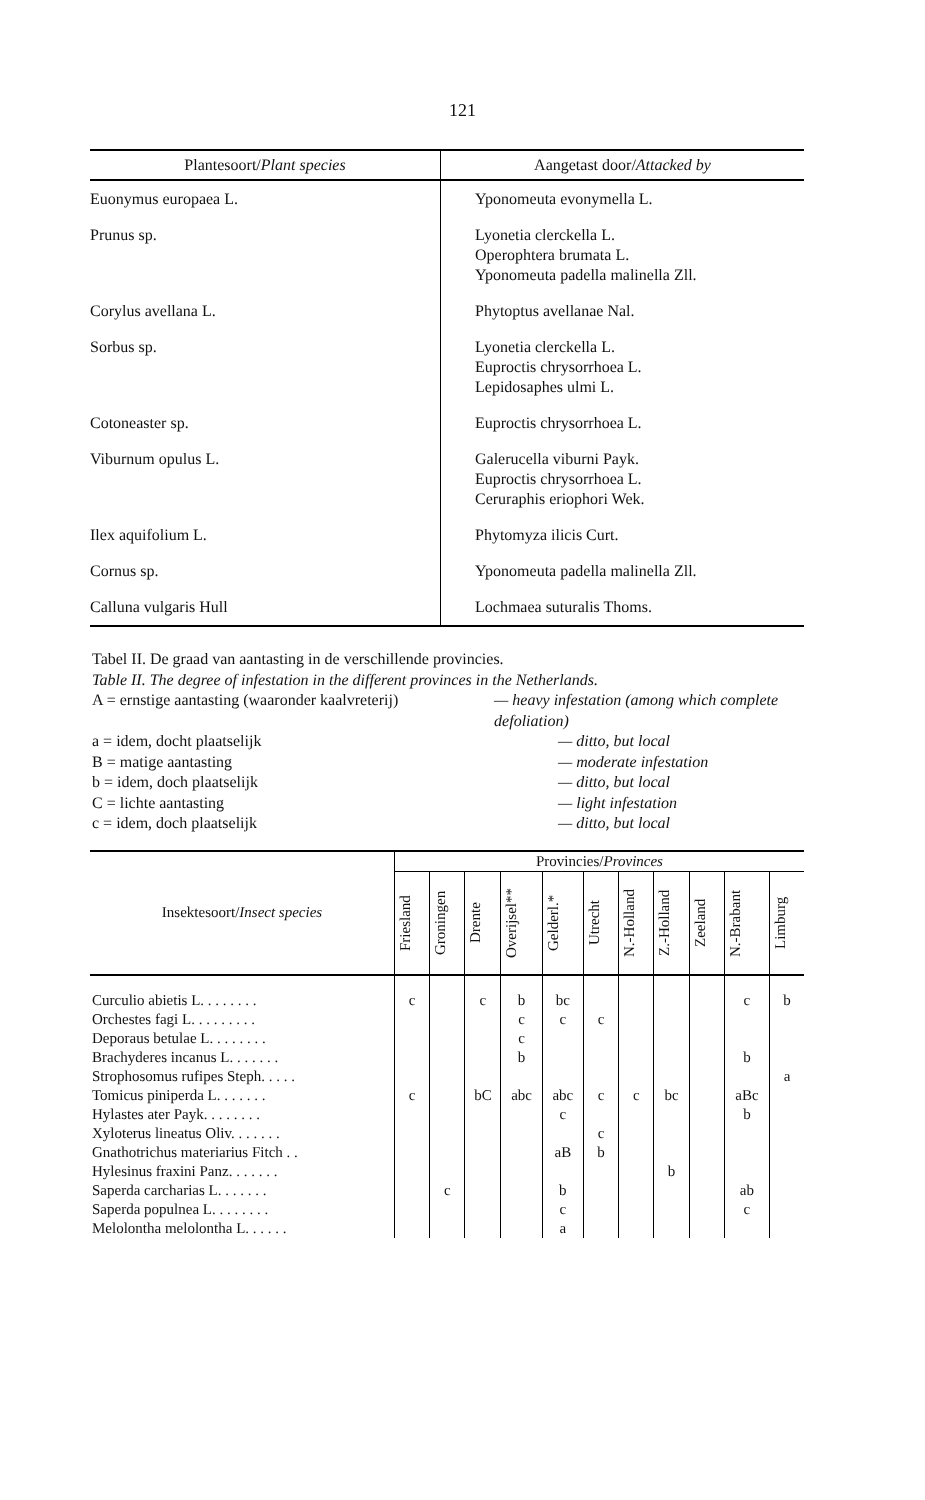121
| Plantesoort/ Plant species | Aangetast door/ Attacked by |
| --- | --- |
| Euonymus europaea L. | Yponomeuta evonymella L. |
| Prunus sp. | Lyonetia clerckella L. Operophtera brumata L. Yponomeuta padella malinella Zll. |
| Corylus avellana L. | Phytoptus avellanae Nal. |
| Sorbus sp. | Lyonetia clerckella L. Euproctis chrysorrhoea L. Lepidosaphes ulmi L. |
| Cotoneaster sp. | Euproctis chrysorrhoea L. |
| Viburnum opulus L. | Galerucella viburni Payk. Euproctis chrysorrhoea L. Ceruraphis eriophori Wek. |
| Ilex aquifolium L. | Phytomyza ilicis Curt. |
| Cornus sp. | Yponomeuta padella malinella Zll. |
| Calluna vulgaris Hull | Lochmaea suturalis Thoms. |
Tabel II. De graad van aantasting in de verschillende provincies.
Table II. The degree of infestation in the different provinces in the Netherlands.
A = ernstige aantasting (waaronder kaalvreterij) — heavy infestation (among which complete defoliation)
a = idem, docht plaatselijk — ditto, but local
B = matige aantasting — moderate infestation
b = idem, doch plaatselijk — ditto, but local
C = lichte aantasting — light infestation
c = idem, doch plaatselijk — ditto, but local
| Insektesoort/ Insect species | Provincies/ Provinces | | | | | | | | | | |
| --- | --- | --- | --- | --- | --- | --- | --- | --- | --- | --- | --- |
| | Friesland | Groningen | Drente | Overijsel** | Gelderl.* | Utrecht | N.-Holland | Z.-Holland | Zeeland | N.-Brabant | Limburg |
| Curculio abietis L. . . . . . . . | c | | c | b | bc | | | | | c | b |
| Orchestes fagi L. . . . . . . . . | | | | c | c | c | | | | | |
| Deporaus betulae L. . . . . . . . | | | | c | | | | | | | |
| Brachyderes incanus L. . . . . . . | | | | b | | | | | | b | |
| Strophosomus rufipes Steph. . . . . | | | | | | | | | | | a |
| Tomicus piniperda L. . . . . . . | c | | bC | abc | abc | c | c | bc | | aBc | |
| Hylastes ater Payk. . . . . . . . | | | | | c | | | | | b | |
| Xyloterus lineatus Oliv. . . . . . . | | | | | | c | | | | | |
| Gnathotrichus materiarius Fitch . . | | | | | aB | b | | | | | |
| Hylesinus fraxini Panz. . . . . . . | | | | | | | | b | | | |
| Saperda carcharias L. . . . . . . | | c | | | b | | | | | ab | |
| Saperda populnea L. . . . . . . . | | | | | c | | | | | c | |
| Melolontha melolontha L. . . . . . | | | | | a | | | | | | |